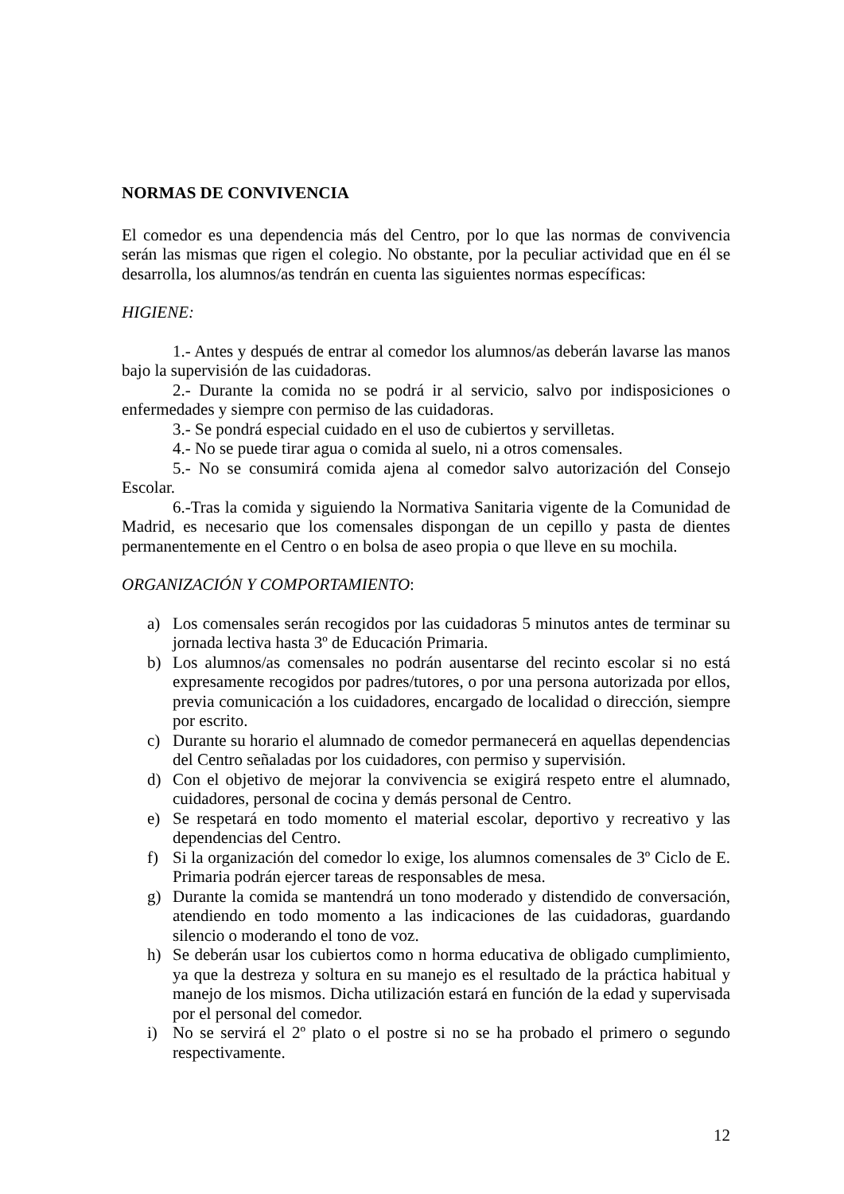NORMAS DE CONVIVENCIA
El comedor es una dependencia más del Centro, por lo que las normas de convivencia serán las mismas que rigen el colegio. No obstante, por la peculiar actividad que en él se desarrolla, los alumnos/as tendrán en cuenta las siguientes normas específicas:
HIGIENE:
1.- Antes y después de entrar al comedor los alumnos/as deberán lavarse las manos bajo la supervisión de las cuidadoras.
2.- Durante la comida no se podrá ir al servicio, salvo por indisposiciones o enfermedades y siempre con permiso de las cuidadoras.
3.- Se pondrá especial cuidado en el uso de cubiertos y servilletas.
4.- No se puede tirar agua o comida al suelo, ni a otros comensales.
5.- No se consumirá comida ajena al comedor salvo autorización del Consejo Escolar.
6.-Tras la comida y siguiendo la Normativa Sanitaria vigente de la Comunidad de Madrid, es necesario que los comensales dispongan de un cepillo y pasta de dientes permanentemente en el Centro o en bolsa de aseo propia o que lleve en su mochila.
ORGANIZACIÓN Y COMPORTAMIENTO:
a) Los comensales serán recogidos por las cuidadoras 5 minutos antes de terminar su jornada lectiva hasta 3º de Educación Primaria.
b) Los alumnos/as comensales no podrán ausentarse del recinto escolar si no está expresamente recogidos por padres/tutores, o por una persona autorizada por ellos, previa comunicación a los cuidadores, encargado de localidad o dirección, siempre por escrito.
c) Durante su horario el alumnado de comedor permanecerá en aquellas dependencias del Centro señaladas por los cuidadores, con permiso y supervisión.
d) Con el objetivo de mejorar la convivencia se exigirá respeto entre el alumnado, cuidadores, personal de cocina y demás personal de Centro.
e) Se respetará en todo momento el material escolar, deportivo y recreativo y las dependencias del Centro.
f) Si la organización del comedor lo exige, los alumnos comensales de 3º Ciclo de E. Primaria podrán ejercer tareas de responsables de mesa.
g) Durante la comida se mantendrá un tono moderado y distendido de conversación, atendiendo en todo momento a las indicaciones de las cuidadoras, guardando silencio o moderando el tono de voz.
h) Se deberán usar los cubiertos como n horma educativa de obligado cumplimiento, ya que la destreza y soltura en su manejo es el resultado de la práctica habitual y manejo de los mismos. Dicha utilización estará en función de la edad y supervisada por el personal del comedor.
i) No se servirá el 2º plato o el postre si no se ha probado el primero o segundo respectivamente.
12